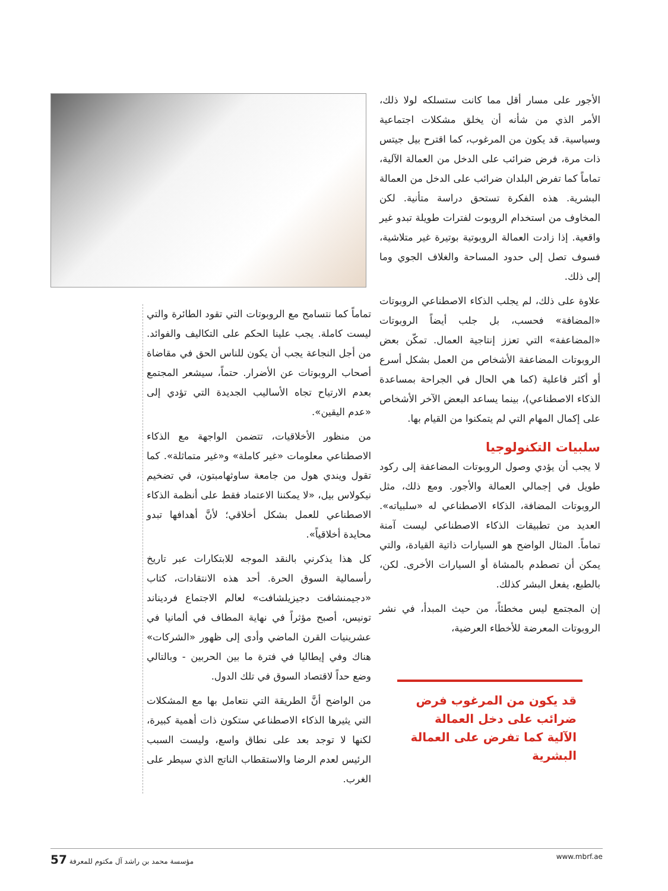الأجور على مسار أقل مما كانت ستسلكه لولا ذلك، الأمر الذي من شأنه أن يخلق مشكلات اجتماعية وسياسية. قد يكون من المرغوب، كما اقترح بيل جيتس ذات مرة، فرض ضرائب على الدخل من العمالة الآلية، تماماً كما تفرض البلدان ضرائب على الدخل من العمالة البشرية. هذه الفكرة تستحق دراسة متأنية. لكن المخاوف من استخدام الروبوت لفترات طويلة تبدو غير واقعية. إذا زادت العمالة الروبوتية بوتيرة غير متلاشية، فسوف تصل إلى حدود المساحة والغلاف الجوي وما إلى ذلك.
علاوة على ذلك، لم يجلب الذكاء الاصطناعي الروبوتات «المضافة» فحسب، بل جلب أيضاً الروبوتات «المضاعفة» التي تعزز إنتاجية العمال. تمكّن بعض الروبوتات المضاعفة الأشخاص من العمل بشكل أسرع أو أكثر فاعلية (كما هي الحال في الجراحة بمساعدة الذكاء الاصطناعي)، بينما يساعد البعض الآخر الأشخاص على إكمال المهام التي لم يتمكنوا من القيام بها.
سلبيات التكنولوجيا
لا يجب أن يؤدي وصول الروبوتات المضاعفة إلى ركود طويل في إجمالي العمالة والأجور. ومع ذلك، مثل الروبوتات المضافة، الذكاء الاصطناعي له «سلبياته». العديد من تطبيقات الذكاء الاصطناعي ليست آمنة تماماً. المثال الواضح هو السيارات ذاتية القيادة، والتي يمكن أن تصطدم بالمشاة أو السيارات الأخرى. لكن، بالطبع، يفعل البشر كذلك.
إن المجتمع ليس مخطئاً، من حيث المبدأ، في نشر الروبوتات المعرضة للأخطاء العرضية،
قد يكون من المرغوب فرض ضرائب على دخل العمالة الآلية كما تفرض على العمالة البشرية
تماماً كما نتسامح مع الروبوتات التي تقود الطائرة والتي ليست كاملة. يجب علينا الحكم على التكاليف والفوائد. من أجل النجاعة يجب أن يكون للناس الحق في مقاضاة أصحاب الروبوتات عن الأضرار. حتماً، سيشعر المجتمع بعدم الارتياح تجاه الأساليب الجديدة التي تؤدي إلى «عدم اليقين».
من منظور الأخلاقيات، تتضمن الواجهة مع الذكاء الاصطناعي معلومات «غير كاملة» و«غير متماثلة». كما تقول ويندي هول من جامعة ساوثهامبتون، في تضخيم نيكولاس بيل، «لا يمكننا الاعتماد فقط على أنظمة الذكاء الاصطناعي للعمل بشكل أخلاقي؛ لأنَّ أهدافها تبدو محايدة أخلاقياً».
كل هذا يذكرني بالنقد الموجه للابتكارات عبر تاريخ رأسمالية السوق الحرة. أحد هذه الانتقادات، كتاب «دجيمنشافت دجيزيلشافت» لعالم الاجتماع فرديناند تونيس، أصبح مؤثراً في نهاية المطاف في ألمانيا في عشرينيات القرن الماضي وأدى إلى ظهور «الشركات» هناك وفي إيطاليا في فترة ما بين الحربين - وبالتالي وضع حداً لاقتصاد السوق في تلك الدول.
من الواضح أنَّ الطريقة التي نتعامل بها مع المشكلات التي يثيرها الذكاء الاصطناعي ستكون ذات أهمية كبيرة، لكنها لا توجد بعد على نطاق واسع، وليست السبب الرئيس لعدم الرضا والاستقطاب الناتج الذي سيطر على الغرب.
57 مؤسسة محمد بن راشد آل مكتوم للمعرفة www.mbrf.ae